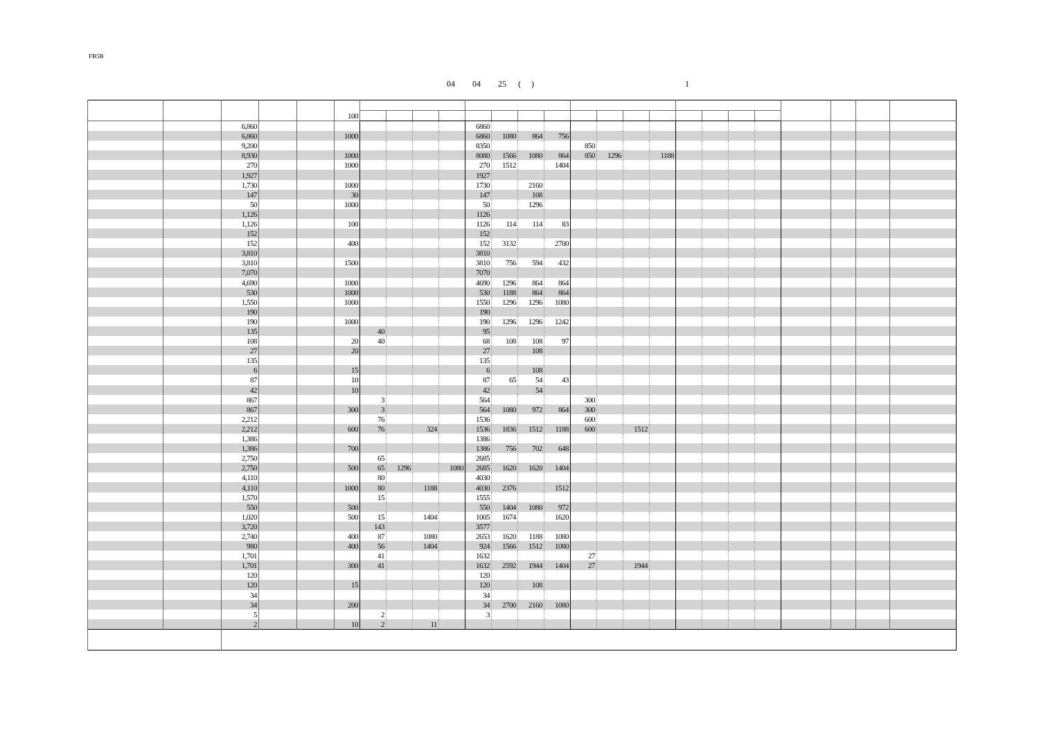FB5B
04 04 25 ( ) 1
| | | | | | 100 | | | | | | | | | | | | | | | | | | | | |
| --- | --- | --- | --- | --- | --- | --- | --- | --- | --- | --- | --- | --- | --- | --- | --- | --- | --- | --- | --- | --- | --- | --- | --- | --- | --- |
| | | 6,860 | | | | | | | | 6860 | | | | | | | | | | | | | | | |
| | | 6,860 | | | 1000 | | | | | 6860 | 1080 | 864 | 756 | | | | | | | | | | | | |
| | | 9,200 | | | | | | | | 8350 | | | | 850 | | | | | | | | | | | |
| | | 8,930 | | | 1000 | | | | | 8080 | 1566 | 1080 | 864 | 850 | 1296 | | 1188 | | | | | | | | |
| | | 270 | | | 1000 | | | | | 270 | 1512 | | 1404 | | | | | | | | | | | | |
| | | 1,927 | | | | | | | | 1927 | | | | | | | | | | | | | | | |
| | | 1,730 | | | 1000 | | | | | 1730 | | 2160 | | | | | | | | | | | | | |
| | | 147 | | | 30 | | | | | 147 | | 108 | | | | | | | | | | | | | |
| | | 50 | | | 1000 | | | | | 50 | | 1296 | | | | | | | | | | | | | |
| | | 1,126 | | | | | | | | 1126 | | | | | | | | | | | | | | | |
| | | 1,126 | | | 100 | | | | | 1126 | 114 | 114 | 83 | | | | | | | | | | | | |
| | | 152 | | | | | | | | 152 | | | | | | | | | | | | | | | |
| | | 152 | | | 400 | | | | | 152 | 3132 | | 2700 | | | | | | | | | | | | |
| | | 3,810 | | | | | | | | 3810 | | | | | | | | | | | | | | | |
| | | 3,810 | | | 1500 | | | | | 3810 | 756 | 594 | 432 | | | | | | | | | | | | |
| | | 7,070 | | | | | | | | 7070 | | | | | | | | | | | | | | | |
| | | 4,690 | | | 1000 | | | | | 4690 | 1296 | 864 | 864 | | | | | | | | | | | | |
| | | 530 | | | 1000 | | | | | 530 | 1188 | 864 | 864 | | | | | | | | | | | | |
| | | 1,550 | | | 1000 | | | | | 1550 | 1296 | 1296 | 1080 | | | | | | | | | | | | |
| | | 190 | | | | | | | | 190 | | | | | | | | | | | | | | | |
| | | 190 | | | 1000 | | | | | 190 | 1296 | 1296 | 1242 | | | | | | | | | | | | |
| | | 135 | | | | 40 | | | | 95 | | | | | | | | | | | | | | | |
| | | 108 | | | 20 | 40 | | | | 68 | 108 | 108 | 97 | | | | | | | | | | | | |
| | | 27 | | | 20 | | | | | 27 | | 108 | | | | | | | | | | | | | |
| | | 135 | | | | | | | | 135 | | | | | | | | | | | | | | | |
| | | 6 | | | 15 | | | | | 6 | | 108 | | | | | | | | | | | | | |
| | | 87 | | | 10 | | | | | 87 | 65 | 54 | 43 | | | | | | | | | | | | |
| | | 42 | | | 10 | | | | | 42 | | 54 | | | | | | | | | | | | | |
| | | 867 | | | | 3 | | | | 564 | | | | 300 | | | | | | | | | | | |
| | | 867 | | | 300 | 3 | | | | 564 | 1080 | 972 | 864 | 300 | | | | | | | | | | | |
| | | 2,212 | | | | 76 | | | | 1536 | | | | 600 | | | | | | | | | | | |
| | | 2,212 | | | 600 | 76 | | 324 | | 1536 | 1836 | 1512 | 1188 | 600 | | 1512 | | | | | | | | | |
| | | 1,386 | | | | | | | | 1386 | | | | | | | | | | | | | | | |
| | | 1,386 | | | 700 | | | | | 1386 | 756 | 702 | 648 | | | | | | | | | | | | |
| | | 2,750 | | | | 65 | | | | 2685 | | | | | | | | | | | | | | | |
| | | 2,750 | | | 500 | 65 | 1296 | | 1080 | 2685 | 1620 | 1620 | 1404 | | | | | | | | | | | | |
| | | 4,110 | | | | 80 | | | | 4030 | | | | | | | | | | | | | | | |
| | | 4,110 | | | 1000 | 80 | | 1188 | | 4030 | 2376 | | 1512 | | | | | | | | | | | | |
| | | 1,570 | | | | 15 | | | | 1555 | | | | | | | | | | | | | | | |
| | | 550 | | | 500 | | | | | 550 | 1404 | 1080 | 972 | | | | | | | | | | | | |
| | | 1,020 | | | 500 | 15 | | 1404 | | 1005 | 1674 | | 1620 | | | | | | | | | | | | |
| | | 3,720 | | | | 143 | | | | 3577 | | | | | | | | | | | | | | | |
| | | 2,740 | | | 400 | 87 | | 1080 | | 2653 | 1620 | 1188 | 1080 | | | | | | | | | | | | |
| | | 980 | | | 400 | 56 | | 1404 | | 924 | 1566 | 1512 | 1080 | | | | | | | | | | | | |
| | | 1,701 | | | | 41 | | | | 1632 | | | | 27 | | | | | | | | | | | |
| | | 1,701 | | | 300 | 41 | | | | 1632 | 2592 | 1944 | 1404 | 27 | | 1944 | | | | | | | | | |
| | | 120 | | | | | | | | 120 | | | | | | | | | | | | | | | |
| | | 120 | | | 15 | | | | | 120 | | 108 | | | | | | | | | | | | | |
| | | 34 | | | | | | | | 34 | | | | | | | | | | | | | | | |
| | | 34 | | | 200 | | | | | 34 | 2700 | 2160 | 1080 | | | | | | | | | | | | |
| | | 5 | | | | 2 | | | | 3 | | | | | | | | | | | | | | | |
| | | 2 | | | 10 | 2 | | 11 | | | | | | | | | | | | | | | | | |